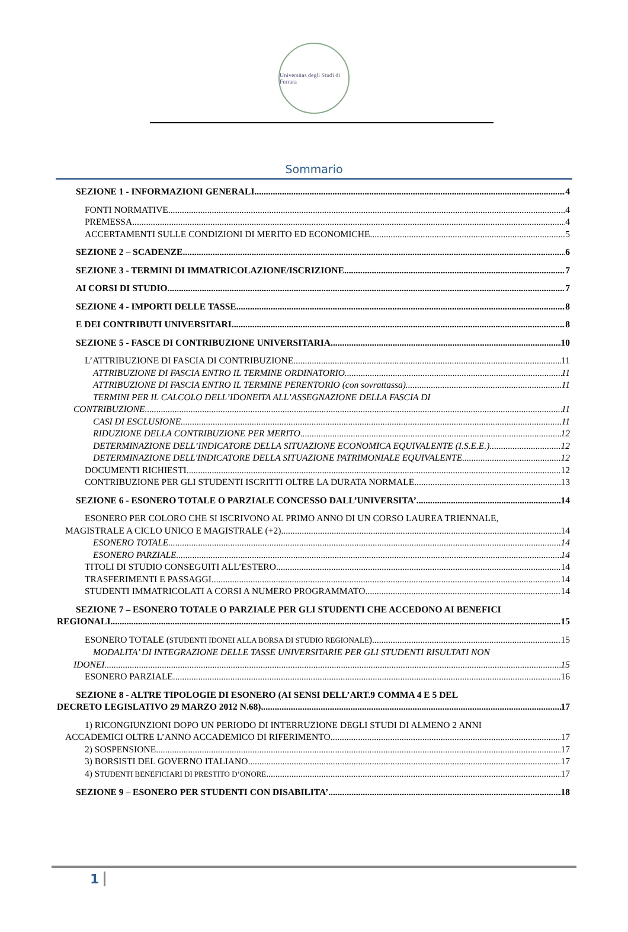Universitas degli Studi di Ferrara
Sommario
SEZIONE 1 - INFORMAZIONI GENERALI 4
FONTI NORMATIVE 4
PREMESSA 4
ACCERTAMENTI SULLE CONDIZIONI DI MERITO ED ECONOMICHE 5
SEZIONE 2 – SCADENZE 6
SEZIONE 3 - TERMINI DI IMMATRICOLAZIONE/ISCRIZIONE 7
AI CORSI DI STUDIO 7
SEZIONE 4 - IMPORTI DELLE TASSE 8
E DEI CONTRIBUTI UNIVERSITARI 8
SEZIONE 5 - FASCE DI CONTRIBUZIONE UNIVERSITARIA 10
L’ATTRIBUZIONE DI FASCIA DI CONTRIBUZIONE 11
ATTRIBUZIONE DI FASCIA ENTRO IL TERMINE ORDINATORIO 11
ATTRIBUZIONE DI FASCIA ENTRO IL TERMINE PERENTORIO (con sovrattassa) 11
TERMINI PER IL CALCOLO DELL’IDONEITA ALL’ASSEGNAZIONE DELLA FASCIA DI
CONTRIBUZIONE 11
CASI DI ESCLUSIONE 11
RIDUZIONE DELLA CONTRIBUZIONE PER MERITO 12
DETERMINAZIONE DELL’INDICATORE DELLA SITUAZIONE ECONOMICA EQUIVALENTE (I.S.E.E.) 12
DETERMINAZIONE DELL'INDICATORE DELLA SITUAZIONE PATRIMONIALE EQUIVALENTE 12
DOCUMENTI RICHIESTI 12
CONTRIBUZIONE PER GLI STUDENTI ISCRITTI OLTRE LA DURATA NORMALE 13
SEZIONE 6 - ESONERO TOTALE O PARZIALE CONCESSO DALL’UNIVERSITA’ 14
ESONERO PER COLORO CHE SI ISCRIVONO AL PRIMO ANNO DI UN CORSO LAUREA TRIENNALE,
MAGISTRALE A CICLO UNICO E MAGISTRALE (+2) 14
ESONERO TOTALE 14
ESONERO PARZIALE 14
TITOLI DI STUDIO CONSEGUITI ALL’ESTERO 14
TRASFERIMENTI E PASSAGGI 14
STUDENTI IMMATRICOLATI A CORSI A NUMERO PROGRAMMATO 14
SEZIONE 7 – ESONERO TOTALE O PARZIALE PER GLI STUDENTI CHE ACCEDONO AI BENEFICI
REGIONALI 15
ESONERO TOTALE (STUDENTI IDONEI ALLA BORSA DI STUDIO REGIONALE) 15
MODALITA’ DI INTEGRAZIONE DELLE TASSE UNIVERSITARIE PER GLI STUDENTI RISULTATI NON
IDONEI 15
ESONERO PARZIALE 16
SEZIONE 8 - ALTRE TIPOLOGIE DI ESONERO (AI SENSI DELL’ART.9 COMMA 4 E 5 DEL
DECRETO LEGISLATIVO 29 MARZO 2012 N.68) 17
1) RICONGIUNZIONI DOPO UN PERIODO DI INTERRUZIONE DEGLI STUDI DI ALMENO 2 ANNI
ACCADEMICI OLTRE L’ANNO ACCADEMICO DI RIFERIMENTO. 17
2) SOSPENSIONE 17
3) BORSISTI DEL GOVERNO ITALIANO 17
4) STUDENTI BENEFICIARI DI PRESTITO D’ONORE 17
SEZIONE 9 – ESONERO PER STUDENTI CON DISABILITA’ 18
1